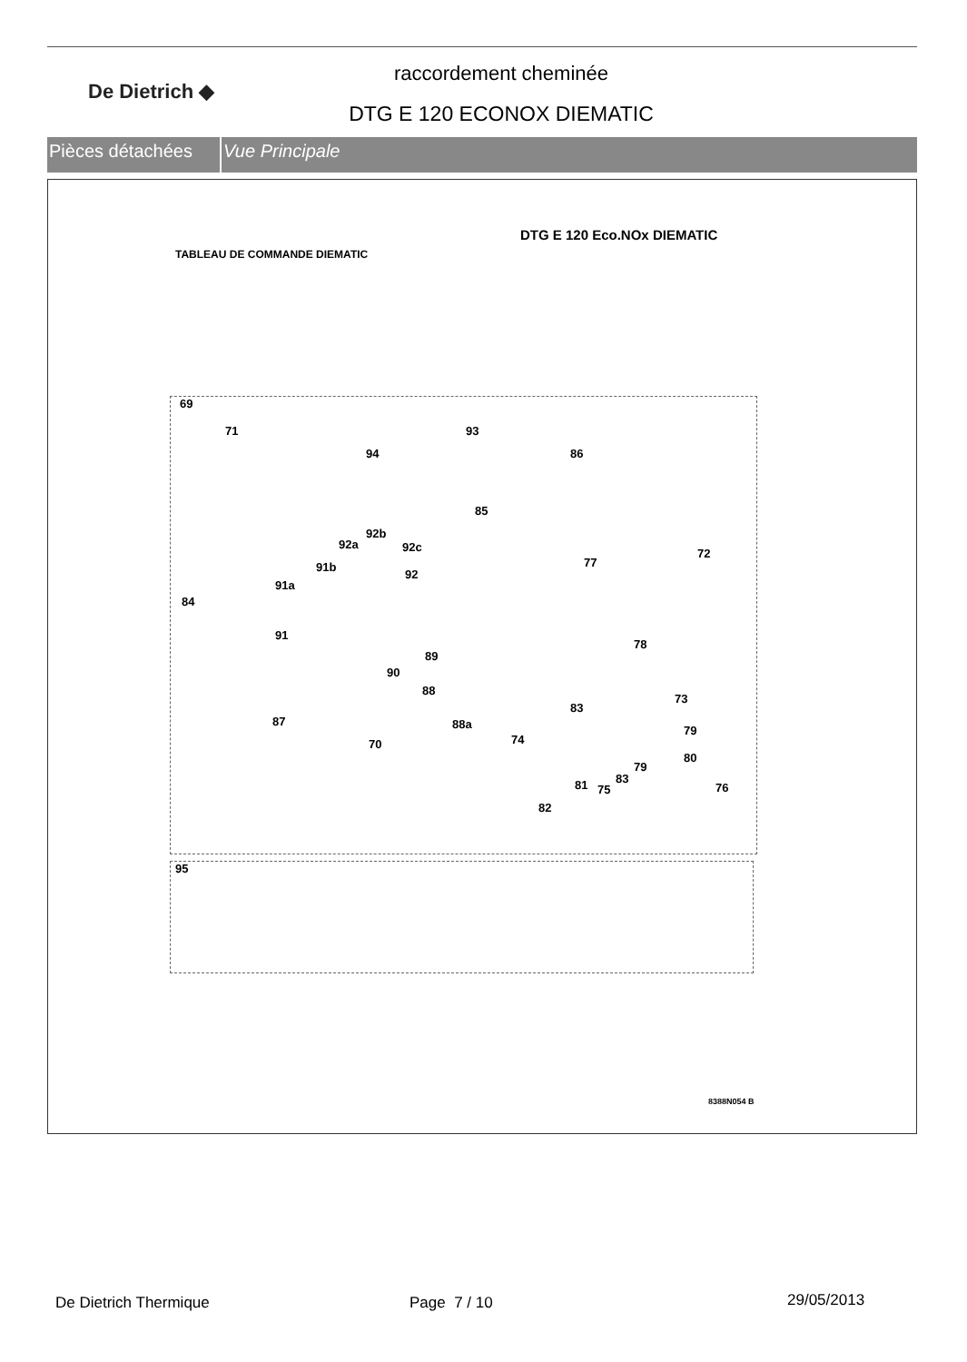De Dietrich ◆
raccordement cheminée
DTG E 120 ECONOX DIEMATIC
Pièces détachées Vue Principale
DTG E 120 Eco.NOx DIEMATIC
TABLEAU DE COMMANDE DIEMATIC
69
71
94
93
86
85
92b
92a 92c
91b
92
91a
84
77
72
91
89
78
90
88
83
73
87 88a 79
74 70
80
79
83 81 75 76
82
95
8388N054 B
De Dietrich Thermique Page 7 / 10 29/05/2013